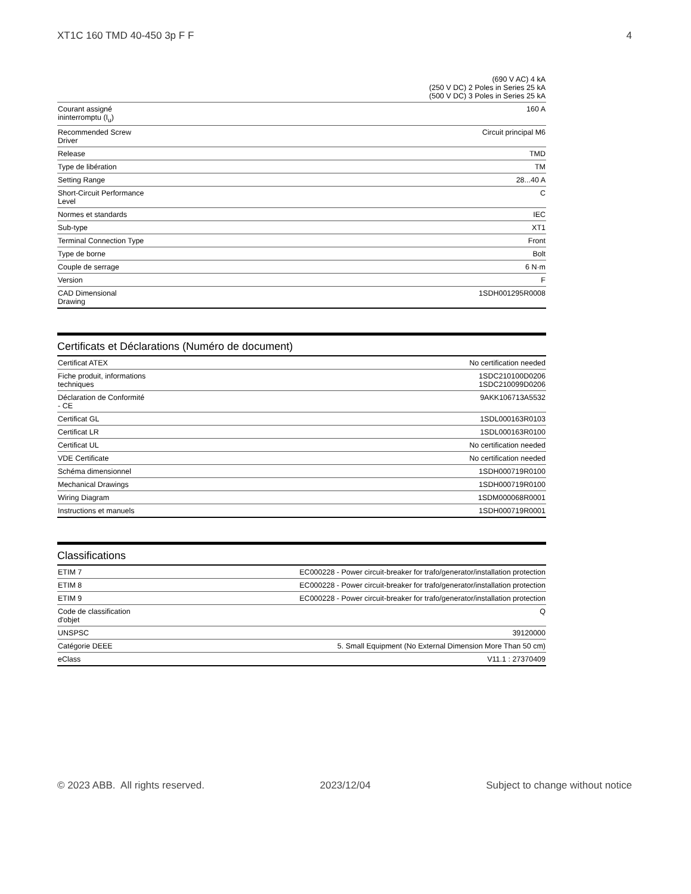XT1C 160 TMD 40-450 3p F F 4
| | (690 V AC) 4 kA (250 V DC) 2 Poles in Series 25 kA (500 V DC) 3 Poles in Series 25 kA |
| Courant assigné ininterromptu (I<sub>u</sub>) | 160 A |
| Recommended Screw Driver | Circuit principal M6 |
| Release | TMD |
| Type de libération | TM |
| Setting Range | 28...40 A |
| Short-Circuit Performance Level | C |
| Normes et standards | IEC |
| Sub-type | XT1 |
| Terminal Connection Type | Front |
| Type de borne | Bolt |
| Couple de serrage | 6 N·m |
| Version | F |
| CAD Dimensional Drawing | 1SDH001295R0008 |
Certificats et Déclarations (Numéro de document)
| Certificat ATEX | No certification needed |
| Fiche produit, informations techniques | 1SDC210100D0206 1SDC210099D0206 |
| Déclaration de Conformité - CE | 9AKK106713A5532 |
| Certificat GL | 1SDL000163R0103 |
| Certificat LR | 1SDL000163R0100 |
| Certificat UL | No certification needed |
| VDE Certificate | No certification needed |
| Schéma dimensionnel | 1SDH000719R0100 |
| Mechanical Drawings | 1SDH000719R0100 |
| Wiring Diagram | 1SDM000068R0001 |
| Instructions et manuels | 1SDH000719R0001 |
Classifications
| ETIM 7 | EC000228 - Power circuit-breaker for trafo/generator/installation protection |
| ETIM 8 | EC000228 - Power circuit-breaker for trafo/generator/installation protection |
| ETIM 9 | EC000228 - Power circuit-breaker for trafo/generator/installation protection |
| Code de classification d'objet | Q |
| UNSPSC | 39120000 |
| Catégorie DEEE | 5. Small Equipment (No External Dimension More Than 50 cm) |
| eClass | V11.1 : 27370409 |
© 2023 ABB. All rights reserved. 2023/12/04 Subject to change without notice